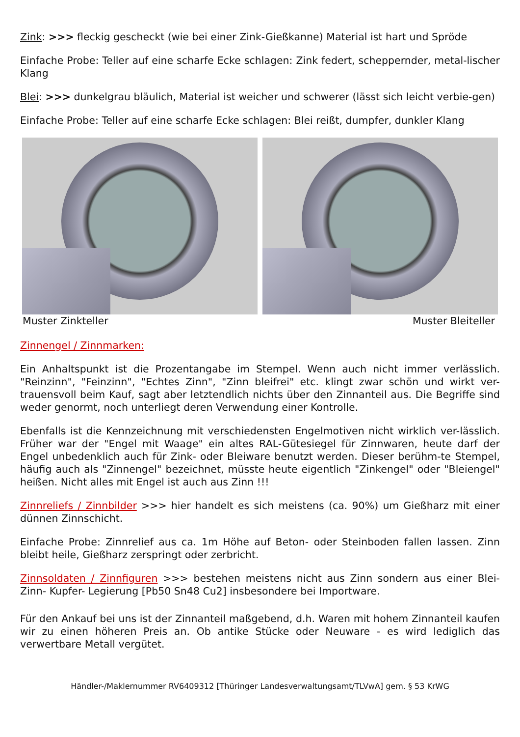Zink: >>> fleckig gescheckt (wie bei einer Zink-Gießkanne) Material ist hart und Spröde
Einfache Probe: Teller auf eine scharfe Ecke schlagen: Zink federt, scheppernder, metal-lischer Klang
Blei: >>> dunkelgrau bläulich, Material ist weicher und schwerer (lässt sich leicht verbie-gen)
Einfache Probe: Teller auf eine scharfe Ecke schlagen: Blei reißt, dumpfer, dunkler Klang
Muster Zinkteller Muster Bleiteller
Zinnengel / Zinnmarken:
Ein Anhaltspunkt ist die Prozentangabe im Stempel. Wenn auch nicht immer verlässlich. "Reinzinn", "Feinzinn", "Echtes Zinn", "Zinn bleifrei" etc. klingt zwar schön und wirkt ver-trauensvoll beim Kauf, sagt aber letztendlich nichts über den Zinnanteil aus. Die Begriffe sind weder genormt, noch unterliegt deren Verwendung einer Kontrolle.
Ebenfalls ist die Kennzeichnung mit verschiedensten Engelmotiven nicht wirklich ver-lässlich. Früher war der "Engel mit Waage" ein altes RAL-Gütesiegel für Zinnwaren, heute darf der Engel unbedenklich auch für Zink- oder Bleiware benutzt werden. Dieser berühm-te Stempel, häufig auch als "Zinnengel" bezeichnet, müsste heute eigentlich "Zinkengel" oder "Bleiengel" heißen. Nicht alles mit Engel ist auch aus Zinn !!!
Zinnreliefs / Zinnbilder >>> hier handelt es sich meistens (ca. 90%) um Gießharz mit einer dünnen Zinnschicht.
Einfache Probe: Zinnrelief aus ca. 1m Höhe auf Beton- oder Steinboden fallen lassen. Zinn bleibt heile, Gießharz zerspringt oder zerbricht.
Zinnsoldaten / Zinnfiguren >>> bestehen meistens nicht aus Zinn sondern aus einer Blei-Zinn- Kupfer- Legierung [Pb50 Sn48 Cu2] insbesondere bei Importware.
Für den Ankauf bei uns ist der Zinnanteil maßgebend, d.h. Waren mit hohem Zinnanteil kaufen wir zu einen höheren Preis an. Ob antike Stücke oder Neuware - es wird lediglich das verwertbare Metall vergütet.
Händler-/Maklernummer RV6409312 [Thüringer Landesverwaltungsamt/TLVwA] gem. § 53 KrWG